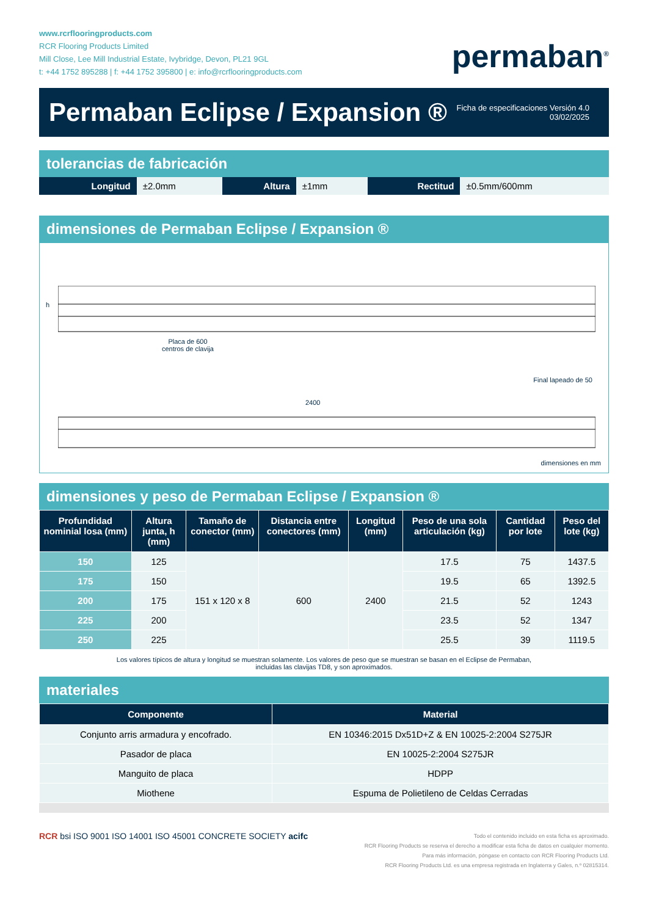www.rcrflooringproducts.com
RCR Flooring Products Limited
Mill Close, Lee Mill Industrial Estate, Ivybridge, Devon, PL21 9GL
t: +44 1752 895288 | f: +44 1752 395800 | e: info@rcrflooringproducts.com
permaban<sup>®</sup>
Permaban Eclipse / Expansion ®
Ficha de especificaciones Versión 4.0
03/02/2025
tolerancias de fabricación
| Longitud | ±2.0mm | Altura | ±1mm | Rectitud | ±0.5mm/600mm |
dimensiones de Permaban Eclipse / Expansion ®
h
Placa de 600
centros de clavija
Final lapeado de 50
2400
dimensiones en mm
dimensiones y peso de Permaban Eclipse / Expansion ®
| Profundidad nominial losa (mm) | Altura junta, h (mm) | Tamaño de conector (mm) | Distancia entre conectores (mm) | Longitud (mm) | Peso de una sola articulación (kg) | Cantidad por lote | Peso del lote (kg) |
| --- | --- | --- | --- | --- | --- | --- | --- |
| 150 | 125 | 151 x 120 x 8 | 600 | 2400 | 17.5 | 75 | 1437.5 |
| 175 | 150 | | | | 19.5 | 65 | 1392.5 |
| 200 | 175 | | | | 21.5 | 52 | 1243 |
| 225 | 200 | | | | 23.5 | 52 | 1347 |
| 250 | 225 | | | | 25.5 | 39 | 1119.5 |
Los valores típicos de altura y longitud se muestran solamente. Los valores de peso que se muestran se basan en el Eclipse de Permaban,
incluidas las clavijas TD8, y son aproximados.
materiales
| Componente | Material |
| --- | --- |
| Conjunto arris armadura y encofrado. | EN 10346:2015 Dx51D+Z & EN 10025-2:2004 S275JR |
| Pasador de placa | EN 10025-2:2004 S275JR |
| Manguito de placa | HDPP |
| Miothene | Espuma de Polietileno de Celdas Cerradas |
RCR bsi ISO 9001 ISO 14001 ISO 45001 CONCRETE SOCIETY acifc
Todo el contenido incluido en esta ficha es aproximado.
RCR Flooring Products se reserva el derecho a modificar esta ficha de datos en cualquier momento.
Para más información, póngase en contacto con RCR Flooring Products Ltd.
RCR Flooring Products Ltd. es una empresa registrada en Inglaterra y Gales, n.º 02815314.